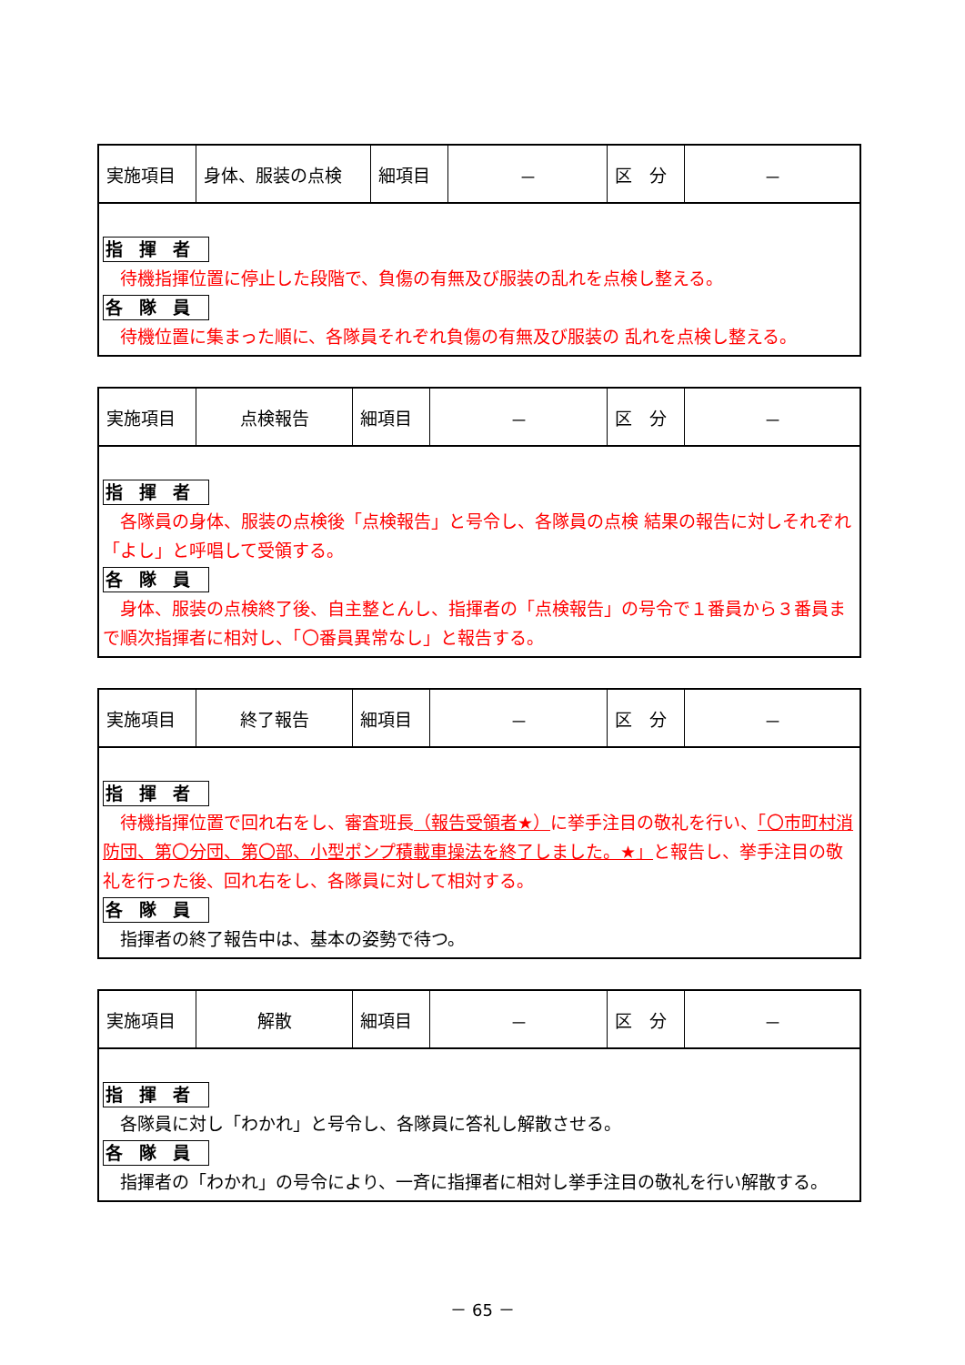| 実施項目 | 身体、服装の点検 | 細項目 | － | 区 分 | － |
指揮者
　待機指揮位置に停止した段階で、負傷の有無及び服装の乱れを点検し整える。
各隊員
　待機位置に集まった順に、各隊員それぞれ負傷の有無及び服装の 乱れを点検し整える。
| 実施項目 | 点検報告 | 細項目 | － | 区 分 | － |
指揮者
　各隊員の身体、服装の点検後「点検報告」と号令し、各隊員の点検 結果の報告に対しそれぞれ「よし」と呼唱して受領する。
各隊員
　身体、服装の点検終了後、自主整とんし、指揮者の「点検報告」の号令で１番員から３番員まで順次指揮者に相対し、「〇番員異常なし」と報告する。
| 実施項目 | 終了報告 | 細項目 | － | 区 分 | － |
指揮者
　待機指揮位置で回れ右をし、審査班長（報告受領者★）に挙手注目の敬礼を行い、「〇市町村消防団、第〇分団、第〇部、小型ポンプ積載車操法を終了しました。★」と報告し、挙手注目の敬礼を行った後、回れ右をし、各隊員に対して相対する。
各隊員
　指揮者の終了報告中は、基本の姿勢で待つ。
| 実施項目 | 解散 | 細項目 | － | 区 分 | － |
指揮者
　各隊員に対し「わかれ」と号令し、各隊員に答礼し解散させる。
各隊員
　指揮者の「わかれ」の号令により、一斉に指揮者に相対し挙手注目の敬礼を行い解散する。
－ 65 －